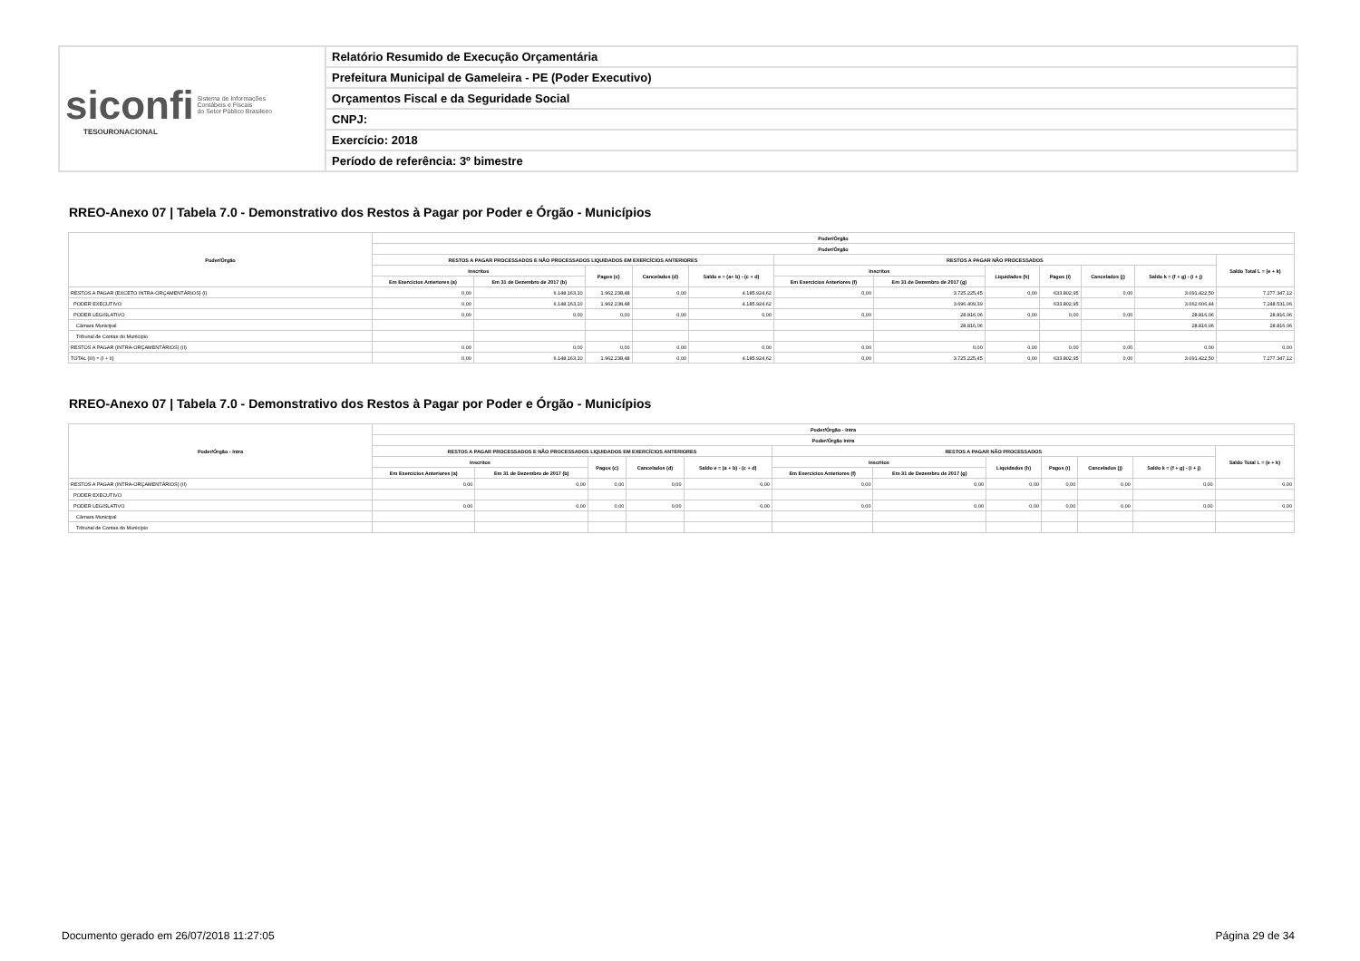| siconfi Sistema de Informações Contábeis e Fiscais do Setor Público Brasileiro TESOURONACIONAL | Relatório Resumido de Execução Orçamentária |
| | Prefeitura Municipal de Gameleira - PE (Poder Executivo) |
| | Orçamentos Fiscal e da Seguridade Social |
| | CNPJ: |
| | Exercício: 2018 |
| | Período de referência: 3º bimestre |
RREO-Anexo 07 | Tabela 7.0 - Demonstrativo dos Restos à Pagar por Poder e Órgão - Municípios
| Poder/Órgão | Poder/Órgão | | | | | | | | | | | |
| --- | --- | --- | --- | --- | --- | --- | --- | --- | --- | --- | --- | --- |
| | Poder/Órgão | | | | | | | | | | | |
| | RESTOS A PAGAR PROCESSADOS E NÃO PROCESSADOS LIQUIDADOS EM EXERCÍCIOS ANTERIORES | | | | | RESTOS A PAGAR NÃO PROCESSADOS | | | | | | Saldo Total L = (e + k) |
| | Inscritos | | Pagos (c) | Cancelados (d) | Saldo e = (a+ b) - (c + d) | Inscritos | | Liquidados (h) | Pagos (i) | Cancelados (j) | Saldo k = (f + g) - (i + j) | |
| | Em Exercícios Anteriores (a) | Em 31 de Dezembro de 2017 (b) | | | | Em Exercícios Anteriores (f) | Em 31 de Dezembro de 2017 (g) | | | | | |
| RESTOS A PAGAR (EXCETO INTRA-ORÇAMENTÁRIOS) (I) | 0,00 | 6.148.163,10 | 1.962.238,48 | 0,00 | 4.185.924,62 | 0,00 | 3.725.225,45 | 0,00 | 633.802,95 | 0,00 | 3.091.422,50 | 7.277.347,12 |
| PODER EXECUTIVO | 0,00 | 6.148.163,10 | 1.962.238,48 | | 4.185.924,62 | | 3.696.409,39 | | 633.802,95 | | 3.062.606,44 | 7.248.531,06 |
| PODER LEGISLATIVO | 0,00 | 0,00 | 0,00 | 0,00 | 0,00 | 0,00 | 28.816,06 | 0,00 | 0,00 | 0,00 | 28.816,06 | 28.816,06 |
| Câmara Municipal | | | | | | | 28.816,06 | | | | 28.816,06 | 28.816,06 |
| Tribunal de Contas do Município | | | | | | | | | | | | |
| RESTOS A PAGAR (INTRA-ORÇAMENTÁRIOS) (II) | 0,00 | 0,00 | 0,00 | 0,00 | 0,00 | 0,00 | 0,00 | 0,00 | 0,00 | 0,00 | 0,00 | 0,00 |
| TOTAL (III) = (I + II) | 0,00 | 6.148.163,10 | 1.962.238,48 | 0,00 | 4.185.924,62 | 0,00 | 3.725.225,45 | 0,00 | 633.802,95 | 0,00 | 3.091.422,50 | 7.277.347,12 |
RREO-Anexo 07 | Tabela 7.0 - Demonstrativo dos Restos à Pagar por Poder e Órgão - Municípios
| Poder/Órgão - Intra | Poder/Órgão - Intra | | | | | | | | | | | |
| --- | --- | --- | --- | --- | --- | --- | --- | --- | --- | --- | --- | --- |
| | Poder/Órgão Intra | | | | | | | | | | | |
| | RESTOS A PAGAR PROCESSADOS E NÃO PROCESSADOS LIQUIDADOS EM EXERCÍCIOS ANTERIORES | | | | | RESTOS A PAGAR NÃO PROCESSADOS | | | | | | Saldo Total L = (e + k) |
| | Inscritos | | Pagos (c) | Cancelados (d) | Saldo e = (a + b) - (c + d) | Inscritos | | Liquidados (h) | Pagos (i) | Cancelados (j) | Saldo k = (f + g) - (i + j) | |
| | Em Exercícios Anteriores (a) | Em 31 de Dezembro de 2017 (b) | | | | Em Exercícios Anteriores (f) | Em 31 de Dezembro de 2017 (g) | | | | | |
| RESTOS A PAGAR (INTRA-ORÇAMENTÁRIOS) (II) | 0,00 | 0,00 | 0,00 | 0,00 | 0,00 | 0,00 | 0,00 | 0,00 | 0,00 | 0,00 | 0,00 | 0,00 |
| PODER EXECUTIVO | | | | | | | | | | | | |
| PODER LEGISLATIVO | 0,00 | 0,00 | 0,00 | 0,00 | 0,00 | 0,00 | 0,00 | 0,00 | 0,00 | 0,00 | 0,00 | 0,00 |
| Câmara Municipal | | | | | | | | | | | | |
| Tribunal de Contas do Município | | | | | | | | | | | | |
Documento gerado em 26/07/2018 11:27:05
Página 29 de 34